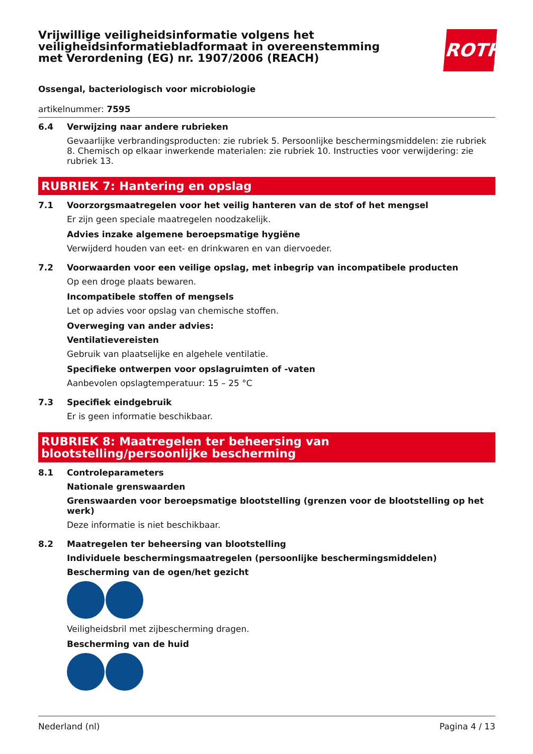Vrijwillige veiligheidsinformatie volgens het veiligheidsinformatiebladformaat in overeenstemming met Verordening (EG) nr. 1907/2006 (REACH)
ROTH
Ossengal, bacteriologisch voor microbiologie
artikelnummer: 7595
6.4 Verwijzing naar andere rubrieken
Gevaarlijke verbrandingsproducten: zie rubriek 5. Persoonlijke beschermingsmiddelen: zie rubriek 8. Chemisch op elkaar inwerkende materialen: zie rubriek 10. Instructies voor verwijdering: zie rubriek 13.
RUBRIEK 7: Hantering en opslag
7.1 Voorzorgsmaatregelen voor het veilig hanteren van de stof of het mengsel
Er zijn geen speciale maatregelen noodzakelijk.
Advies inzake algemene beroepsmatige hygiëne
Verwijderd houden van eet- en drinkwaren en van diervoeder.
7.2 Voorwaarden voor een veilige opslag, met inbegrip van incompatibele producten
Op een droge plaats bewaren.
Incompatibele stoffen of mengsels
Let op advies voor opslag van chemische stoffen.
Overweging van ander advies:
Ventilatievereisten
Gebruik van plaatselijke en algehele ventilatie.
Specifieke ontwerpen voor opslagruimten of -vaten
Aanbevolen opslagtemperatuur: 15 – 25 °C
7.3 Specifiek eindgebruik
Er is geen informatie beschikbaar.
RUBRIEK 8: Maatregelen ter beheersing van blootstelling/persoonlijke bescherming
8.1 Controleparameters
Nationale grenswaarden
Grenswaarden voor beroepsmatige blootstelling (grenzen voor de blootstelling op het werk)
Deze informatie is niet beschikbaar.
8.2 Maatregelen ter beheersing van blootstelling
Individuele beschermingsmaatregelen (persoonlijke beschermingsmiddelen)
Bescherming van de ogen/het gezicht
Veiligheidsbril met zijbescherming dragen.
Bescherming van de huid
Nederland (nl) Pagina 4 / 13